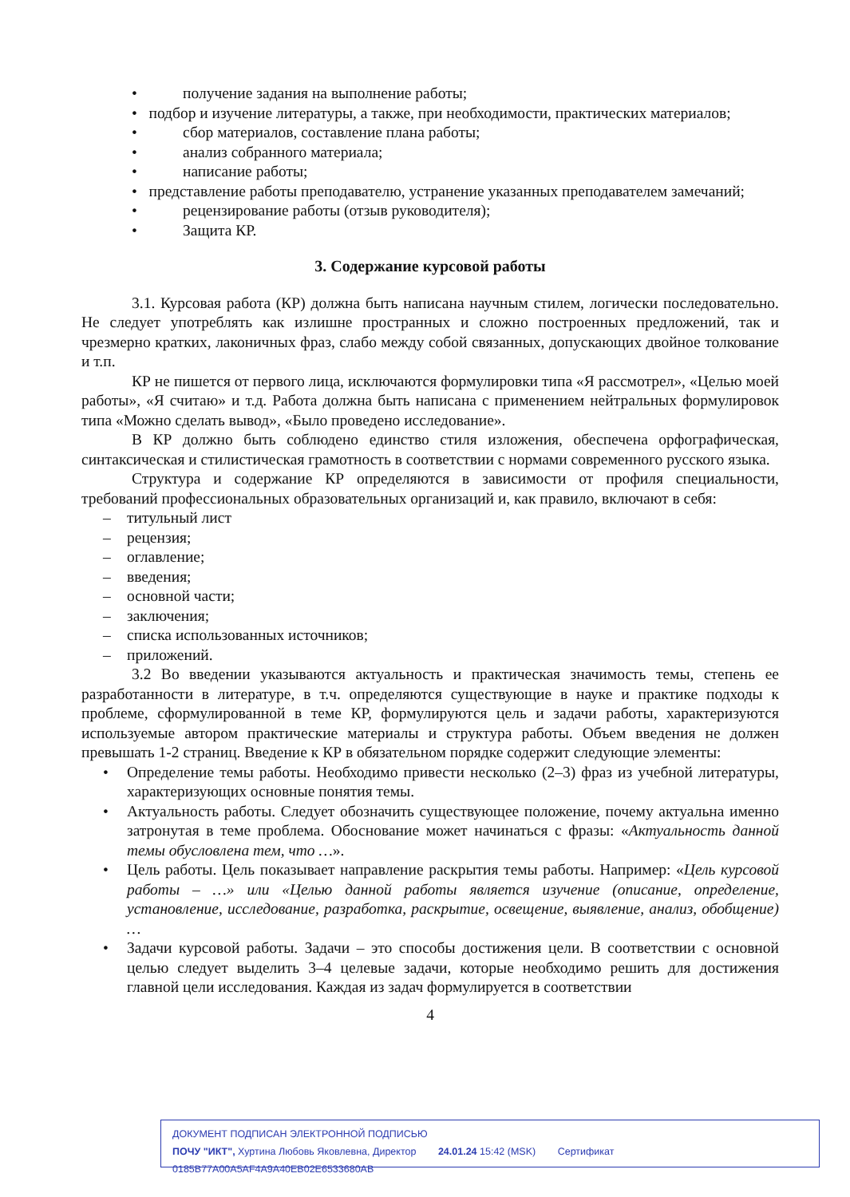• получение задания на выполнение работы;
• подбор и изучение литературы, а также, при необходимости, практических материалов;
• сбор материалов, составление плана работы;
• анализ собранного материала;
• написание работы;
• представление работы преподавателю, устранение указанных преподавателем замечаний;
• рецензирование работы (отзыв руководителя);
• Защита КР.
3. Содержание курсовой работы
3.1. Курсовая работа (КР) должна быть написана научным стилем, логически последовательно. Не следует употреблять как излишне пространных и сложно построенных предложений, так и чрезмерно кратких, лаконичных фраз, слабо между собой связанных, допускающих двойное толкование и т.п.
КР не пишется от первого лица, исключаются формулировки типа «Я рассмотрел», «Целью моей работы», «Я считаю» и т.д. Работа должна быть написана с применением нейтральных формулировок типа «Можно сделать вывод», «Было проведено исследование».
В КР должно быть соблюдено единство стиля изложения, обеспечена орфографическая, синтаксическая и стилистическая грамотность в соответствии с нормами современного русского языка.
Структура и содержание КР определяются в зависимости от профиля специальности, требований профессиональных образовательных организаций и, как правило, включают в себя:
– титульный лист
– рецензия;
– оглавление;
– введения;
– основной части;
– заключения;
– списка использованных источников;
– приложений.
3.2 Во введении указываются актуальность и практическая значимость темы, степень ее разработанности в литературе, в т.ч. определяются существующие в науке и практике подходы к проблеме, сформулированной в теме КР, формулируются цель и задачи работы, характеризуются используемые автором практические материалы и структура работы. Объем введения не должен превышать 1-2 страниц. Введение к КР в обязательном порядке содержит следующие элементы:
• Определение темы работы. Необходимо привести несколько (2–3) фраз из учебной литературы, характеризующих основные понятия темы.
• Актуальность работы. Следует обозначить существующее положение, почему актуальна именно затронутая в теме проблема. Обоснование может начинаться с фразы: «Актуальность данной темы обусловлена тем, что …».
• Цель работы. Цель показывает направление раскрытия темы работы. Например: «Цель курсовой работы – …» или «Целью данной работы является изучение (описание, определение, установление, исследование, разработка, раскрытие, освещение, выявление, анализ, обобщение) …
• Задачи курсовой работы. Задачи – это способы достижения цели. В соответствии с основной целью следует выделить 3–4 целевые задачи, которые необходимо решить для достижения главной цели исследования. Каждая из задач формулируется в соответствии
4
ДОКУМЕНТ ПОДПИСАН ЭЛЕКТРОННОЙ ПОДПИСЬЮ
ПОЧУ "ИКТ", Хуртина Любовь Яковлевна, Директор 24.01.24 15:42 (MSK) Сертификат 0185B77A00A5AF4A9A40EB02E6533680AB